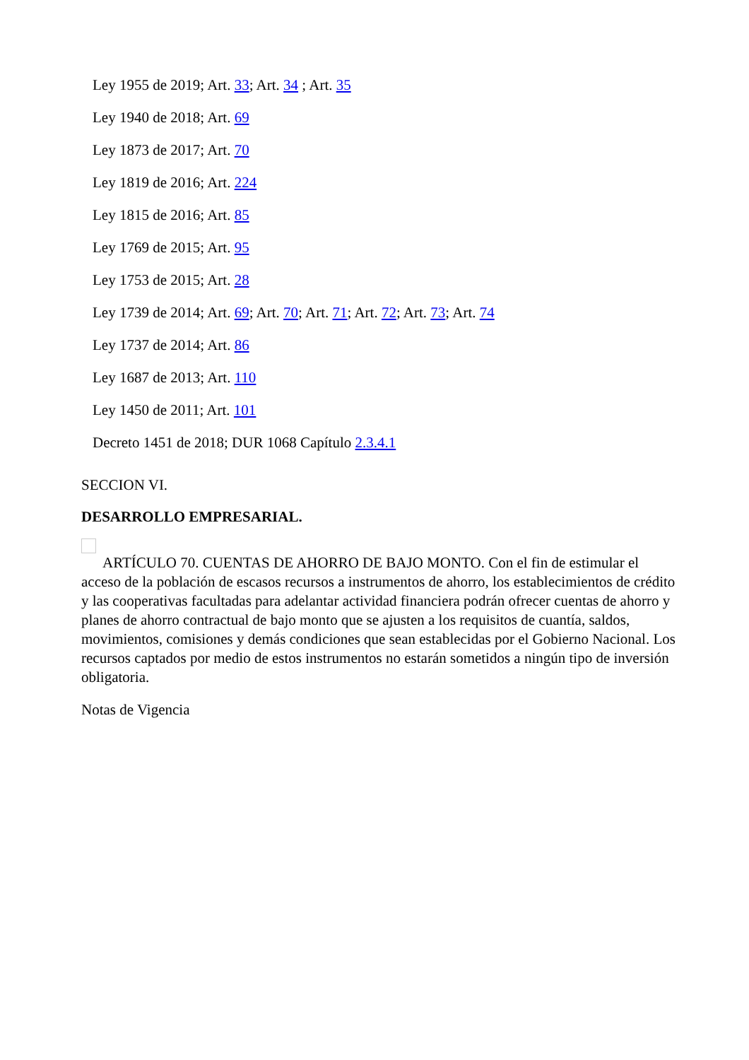Ley 1955 de 2019; Art. 33; Art. 34 ; Art. 35
Ley 1940 de 2018; Art. 69
Ley 1873 de 2017; Art. 70
Ley 1819 de 2016; Art. 224
Ley 1815 de 2016; Art. 85
Ley 1769 de 2015; Art. 95
Ley 1753 de 2015; Art. 28
Ley 1739 de 2014; Art. 69; Art. 70; Art. 71; Art. 72; Art. 73; Art. 74
Ley 1737 de 2014; Art. 86
Ley 1687 de 2013; Art. 110
Ley 1450 de 2011; Art. 101
Decreto 1451 de 2018; DUR 1068 Capítulo 2.3.4.1
SECCION VI.
DESARROLLO EMPRESARIAL.
ARTÍCULO 70. CUENTAS DE AHORRO DE BAJO MONTO. Con el fin de estimular el acceso de la población de escasos recursos a instrumentos de ahorro, los establecimientos de crédito y las cooperativas facultadas para adelantar actividad financiera podrán ofrecer cuentas de ahorro y planes de ahorro contractual de bajo monto que se ajusten a los requisitos de cuantía, saldos, movimientos, comisiones y demás condiciones que sean establecidas por el Gobierno Nacional. Los recursos captados por medio de estos instrumentos no estarán sometidos a ningún tipo de inversión obligatoria.
Notas de Vigencia